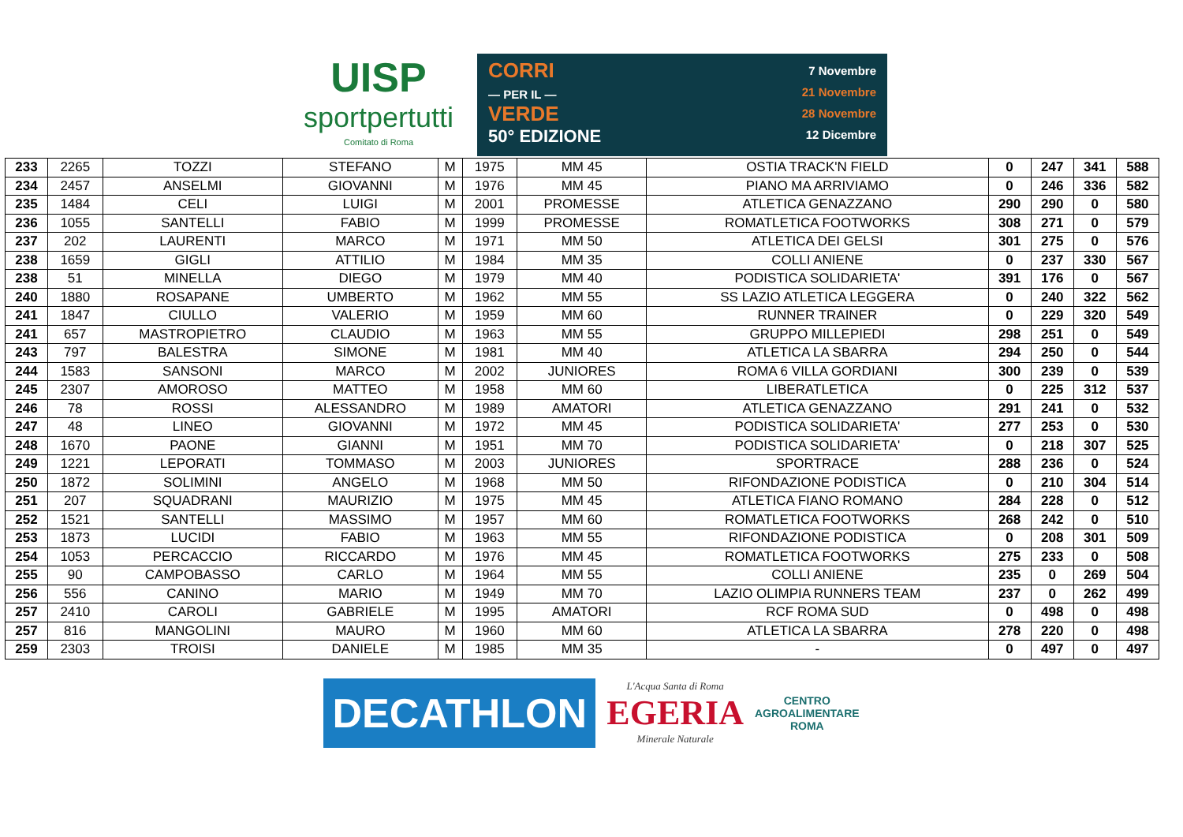UISP
sportpertutti
Comitato di Roma
CORRI
— PER IL —
VERDE
50° EDIZIONE
7 Novembre
21 Novembre
28 Novembre
12 Dicembre
| 233 | 2265 | TOZZI | STEFANO | M | 1975 | MM 45 | OSTIA TRACK'N FIELD | 0 | 247 | 341 | 588 |
| 234 | 2457 | ANSELMI | GIOVANNI | M | 1976 | MM 45 | PIANO MA ARRIVIAMO | 0 | 246 | 336 | 582 |
| 235 | 1484 | CELI | LUIGI | M | 2001 | PROMESSE | ATLETICA GENAZZANO | 290 | 290 | 0 | 580 |
| 236 | 1055 | SANTELLI | FABIO | M | 1999 | PROMESSE | ROMATLETICA FOOTWORKS | 308 | 271 | 0 | 579 |
| 237 | 202 | LAURENTI | MARCO | M | 1971 | MM 50 | ATLETICA DEI GELSI | 301 | 275 | 0 | 576 |
| 238 | 1659 | GIGLI | ATTILIO | M | 1984 | MM 35 | COLLI ANIENE | 0 | 237 | 330 | 567 |
| 238 | 51 | MINELLA | DIEGO | M | 1979 | MM 40 | PODISTICA SOLIDARIETA' | 391 | 176 | 0 | 567 |
| 240 | 1880 | ROSAPANE | UMBERTO | M | 1962 | MM 55 | SS LAZIO ATLETICA LEGGERA | 0 | 240 | 322 | 562 |
| 241 | 1847 | CIULLO | VALERIO | M | 1959 | MM 60 | RUNNER TRAINER | 0 | 229 | 320 | 549 |
| 241 | 657 | MASTROPIETRO | CLAUDIO | M | 1963 | MM 55 | GRUPPO MILLEPIEDI | 298 | 251 | 0 | 549 |
| 243 | 797 | BALESTRA | SIMONE | M | 1981 | MM 40 | ATLETICA LA SBARRA | 294 | 250 | 0 | 544 |
| 244 | 1583 | SANSONI | MARCO | M | 2002 | JUNIORES | ROMA 6 VILLA GORDIANI | 300 | 239 | 0 | 539 |
| 245 | 2307 | AMOROSO | MATTEO | M | 1958 | MM 60 | LIBERATLETICA | 0 | 225 | 312 | 537 |
| 246 | 78 | ROSSI | ALESSANDRO | M | 1989 | AMATORI | ATLETICA GENAZZANO | 291 | 241 | 0 | 532 |
| 247 | 48 | LINEO | GIOVANNI | M | 1972 | MM 45 | PODISTICA SOLIDARIETA' | 277 | 253 | 0 | 530 |
| 248 | 1670 | PAONE | GIANNI | M | 1951 | MM 70 | PODISTICA SOLIDARIETA' | 0 | 218 | 307 | 525 |
| 249 | 1221 | LEPORATI | TOMMASO | M | 2003 | JUNIORES | SPORTRACE | 288 | 236 | 0 | 524 |
| 250 | 1872 | SOLIMINI | ANGELO | M | 1968 | MM 50 | RIFONDAZIONE PODISTICA | 0 | 210 | 304 | 514 |
| 251 | 207 | SQUADRANI | MAURIZIO | M | 1975 | MM 45 | ATLETICA FIANO ROMANO | 284 | 228 | 0 | 512 |
| 252 | 1521 | SANTELLI | MASSIMO | M | 1957 | MM 60 | ROMATLETICA FOOTWORKS | 268 | 242 | 0 | 510 |
| 253 | 1873 | LUCIDI | FABIO | M | 1963 | MM 55 | RIFONDAZIONE PODISTICA | 0 | 208 | 301 | 509 |
| 254 | 1053 | PERCACCIO | RICCARDO | M | 1976 | MM 45 | ROMATLETICA FOOTWORKS | 275 | 233 | 0 | 508 |
| 255 | 90 | CAMPOBASSO | CARLO | M | 1964 | MM 55 | COLLI ANIENE | 235 | 0 | 269 | 504 |
| 256 | 556 | CANINO | MARIO | M | 1949 | MM 70 | LAZIO OLIMPIA RUNNERS TEAM | 237 | 0 | 262 | 499 |
| 257 | 2410 | CAROLI | GABRIELE | M | 1995 | AMATORI | RCF ROMA SUD | 0 | 498 | 0 | 498 |
| 257 | 816 | MANGOLINI | MAURO | M | 1960 | MM 60 | ATLETICA LA SBARRA | 278 | 220 | 0 | 498 |
| 259 | 2303 | TROISI | DANIELE | M | 1985 | MM 35 | - | 0 | 497 | 0 | 497 |
DECATHLON
L'Acqua Santa di Roma
EGERIA
Minerale Naturale
CENTRO
AGROALIMENTARE
ROMA